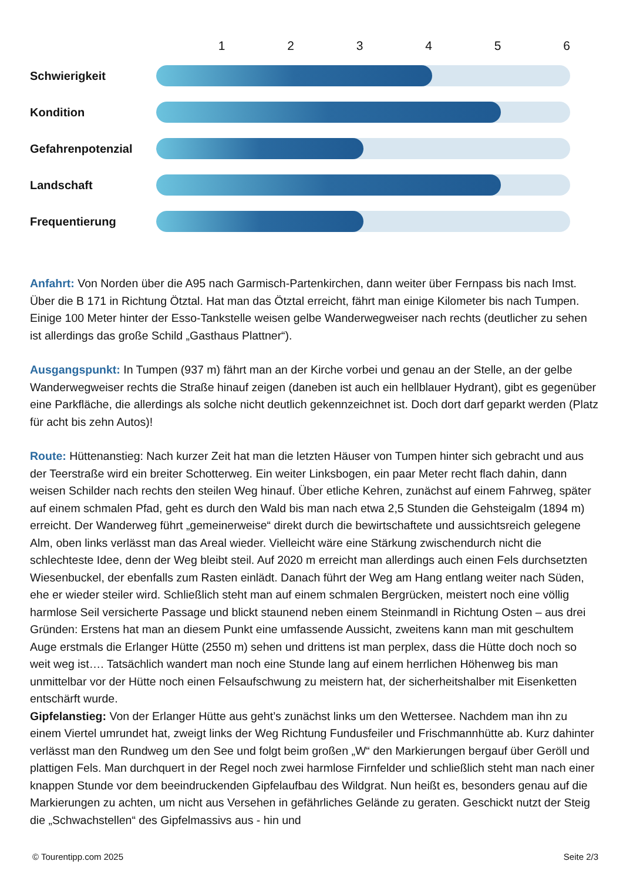| | 1 | 2 | 3 | 4 | 5 | 6 |
| --- | --- | --- | --- | --- | --- | --- |
| Schwierigkeit | | | | | | |
| Kondition | | | | | | |
| Gefahrenpotenzial | | | | | | |
| Landschaft | | | | | | |
| Frequentierung | | | | | | |
Anfahrt: Von Norden über die A95 nach Garmisch-Partenkirchen, dann weiter über Fernpass bis nach Imst. Über die B 171 in Richtung Ötztal. Hat man das Ötztal erreicht, fährt man einige Kilometer bis nach Tumpen. Einige 100 Meter hinter der Esso-Tankstelle weisen gelbe Wanderwegweiser nach rechts (deutlicher zu sehen ist allerdings das große Schild „Gasthaus Plattner“).
Ausgangspunkt: In Tumpen (937 m) fährt man an der Kirche vorbei und genau an der Stelle, an der gelbe Wanderwegweiser rechts die Straße hinauf zeigen (daneben ist auch ein hellblauer Hydrant), gibt es gegenüber eine Parkfläche, die allerdings als solche nicht deutlich gekennzeichnet ist. Doch dort darf geparkt werden (Platz für acht bis zehn Autos)!
Route: Hüttenanstieg: Nach kurzer Zeit hat man die letzten Häuser von Tumpen hinter sich gebracht und aus der Teerstraße wird ein breiter Schotterweg. Ein weiter Linksbogen, ein paar Meter recht flach dahin, dann weisen Schilder nach rechts den steilen Weg hinauf. Über etliche Kehren, zunächst auf einem Fahrweg, später auf einem schmalen Pfad, geht es durch den Wald bis man nach etwa 2,5 Stunden die Gehsteigalm (1894 m) erreicht. Der Wanderweg führt „gemeinerweise“ direkt durch die bewirtschaftete und aussichtsreich gelegene Alm, oben links verlässt man das Areal wieder. Vielleicht wäre eine Stärkung zwischendurch nicht die schlechteste Idee, denn der Weg bleibt steil. Auf 2020 m erreicht man allerdings auch einen Fels durchsetzten Wiesenbuckel, der ebenfalls zum Rasten einlädt. Danach führt der Weg am Hang entlang weiter nach Süden, ehe er wieder steiler wird. Schließlich steht man auf einem schmalen Bergrücken, meistert noch eine völlig harmlose Seil versicherte Passage und blickt staunend neben einem Steinmandl in Richtung Osten – aus drei Gründen: Erstens hat man an diesem Punkt eine umfassende Aussicht, zweitens kann man mit geschultem Auge erstmals die Erlanger Hütte (2550 m) sehen und drittens ist man perplex, dass die Hütte doch noch so weit weg ist…. Tatsächlich wandert man noch eine Stunde lang auf einem herrlichen Höhenweg bis man unmittelbar vor der Hütte noch einen Felsaufschwung zu meistern hat, der sicherheitshalber mit Eisenketten entschärft wurde.
Gipfelanstieg: Von der Erlanger Hütte aus geht’s zunächst links um den Wettersee. Nachdem man ihn zu einem Viertel umrundet hat, zweigt links der Weg Richtung Fundusfeiler und Frischmannhütte ab. Kurz dahinter verlässt man den Rundweg um den See und folgt beim großen „W“ den Markierungen bergauf über Geröll und plattigen Fels. Man durchquert in der Regel noch zwei harmlose Firnfelder und schließlich steht man nach einer knappen Stunde vor dem beeindruckenden Gipfelaufbau des Wildgrat. Nun heißt es, besonders genau auf die Markierungen zu achten, um nicht aus Versehen in gefährliches Gelände zu geraten. Geschickt nutzt der Steig die „Schwachstellen“ des Gipfelmassivs aus - hin und
© Tourentipp.com 2025 Seite 2/3